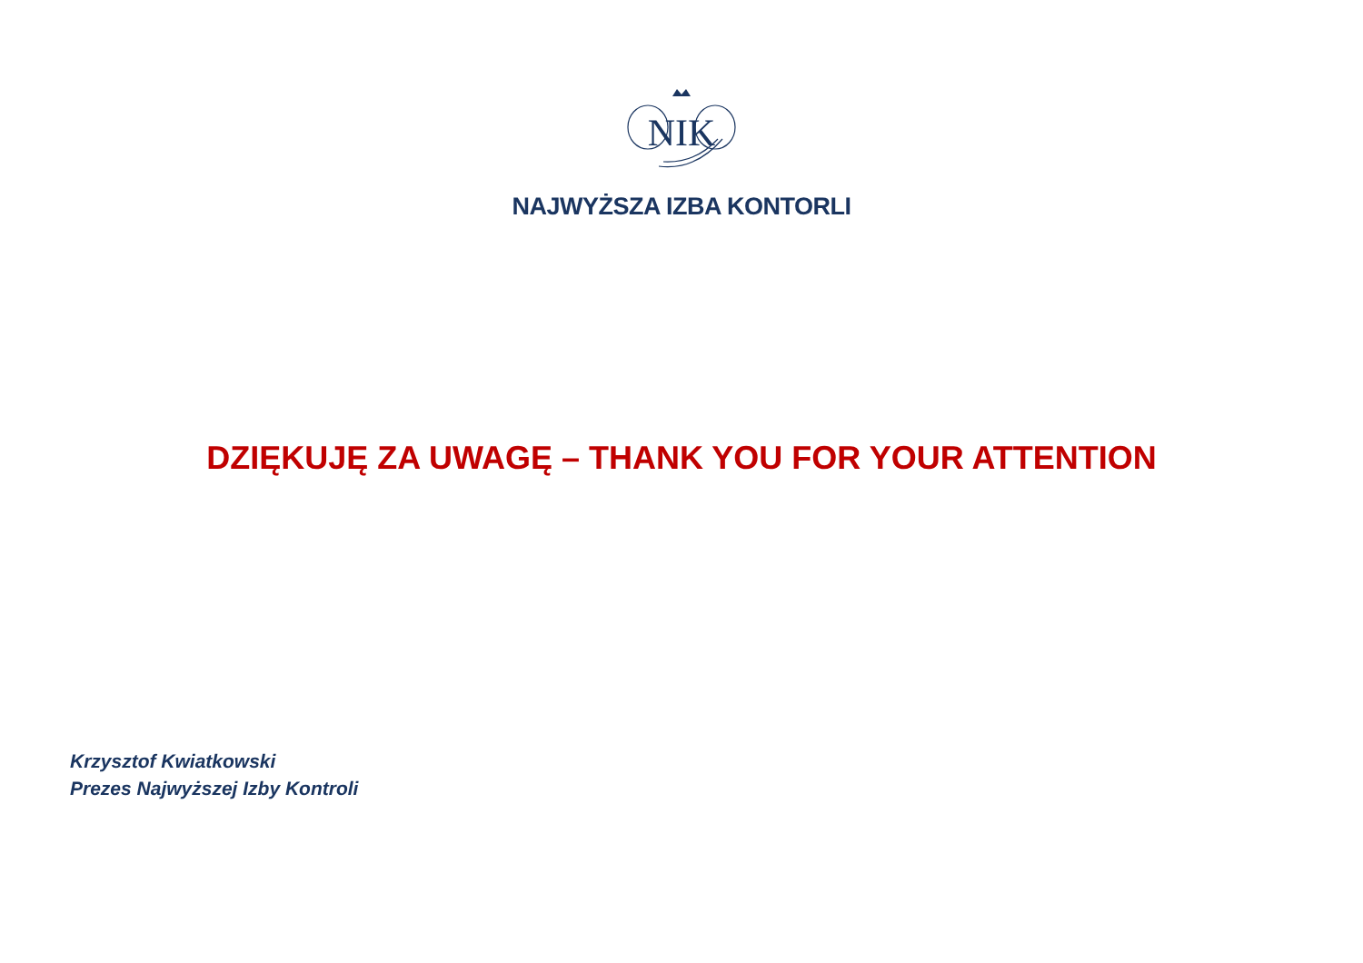NIK
NAJWYŻSZA IZBA KONTORLI
DZIĘKUJĘ ZA UWAGĘ – THANK YOU FOR YOUR ATTENTION
Krzysztof Kwiatkowski
Prezes Najwyższej Izby Kontroli